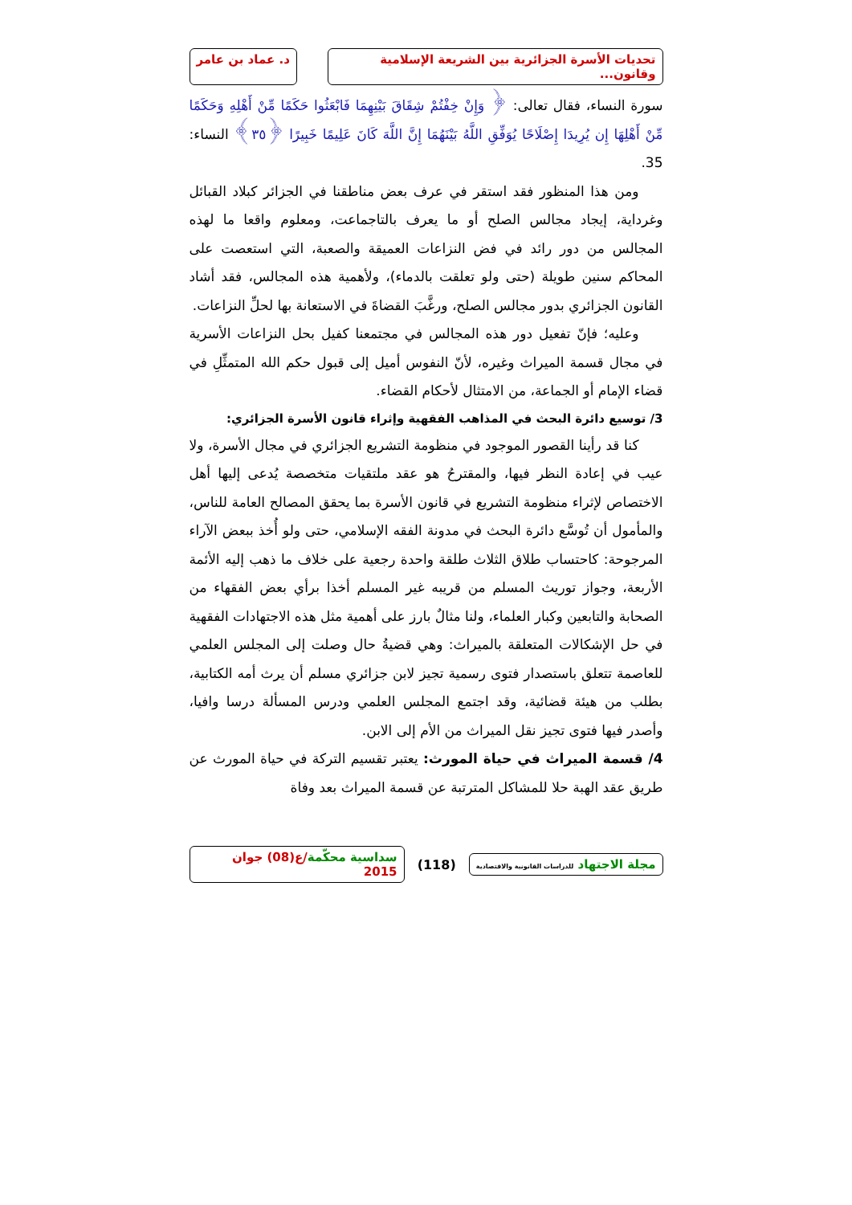تحديات الأسرة الجزائرية بين الشريعة الإسلامية وقانون...
د. عماد بن عامر
سورة النساء، فقال تعالى: ﴿ وَإِنْ خِفْتُمْ شِقَاقَ بَيْنِهِمَا فَابْعَثُوا حَكَمًا مِّنْ أَهْلِهِ وَحَكَمًا مِّنْ أَهْلِهَا إِن يُرِيدَا إِصْلَاحًا يُوَفِّقِ اللَّهُ بَيْنَهُمَا إِنَّ اللَّهَ كَانَ عَلِيمًا خَبِيرًا ﴿٣٥﴾ النساء: 35.
ومن هذا المنظور فقد استقر في عرف بعض مناطقنا في الجزائر كبلاد القبائل وغرداية، إيجاد مجالس الصلح أو ما يعرف بالتاجماعت، ومعلوم واقعا ما لهذه المجالس من دور رائد في فض النزاعات العميقة والصعبة، التي استعصت على المحاكم سنين طويلة (حتى ولو تعلقت بالدماء)، ولأهمية هذه المجالس، فقد أشاد القانون الجزائري بدور مجالس الصلح، ورغَّبَ القضاةَ في الاستعانة بها لحلِّ النزاعات.
وعليه؛ فإنّ تفعيل دور هذه المجالس في مجتمعنا كفيل بحل النزاعات الأسرية في مجال قسمة الميراث وغيره، لأنّ النفوس أميل إلى قبول حكم الله المتمثِّلِ في قضاء الإمام أو الجماعة، من الامتثال لأحكام القضاء.
3/ توسيع دائرة البحث في المذاهب الفقهية وإثراء قانون الأسرة الجزائري:
كنا قد رأينا القصور الموجود في منظومة التشريع الجزائري في مجال الأسرة، ولا عيب في إعادة النظر فيها، والمقترحُ هو عقد ملتقيات متخصصة يُدعى إليها أهل الاختصاص لإثراء منظومة التشريع في قانون الأسرة بما يحقق المصالح العامة للناس، والمأمول أن تُوسَّع دائرة البحث في مدونة الفقه الإسلامي، حتى ولو أُخذ ببعض الآراء المرجوحة: كاحتساب طلاق الثلاث طلقة واحدة رجعية على خلاف ما ذهب إليه الأئمة الأربعة، وجواز توريث المسلم من قريبه غير المسلم أخذا برأي بعض الفقهاء من الصحابة والتابعين وكبار العلماء، ولنا مثالٌ بارز على أهمية مثل هذه الاجتهادات الفقهية في حل الإشكالات المتعلقة بالميراث: وهي قضيةُ حال وصلت إلى المجلس العلمي للعاصمة تتعلق باستصدار فتوى رسمية تجيز لابن جزائري مسلم أن يرث أمه الكتابية، بطلب من هيئة قضائية، وقد اجتمع المجلس العلمي ودرس المسألة درسا وافيا، وأصدر فيها فتوى تجيز نقل الميراث من الأم إلى الابن.
4/ قسمة الميراث في حياة المورث: يعتبر تقسيم التركة في حياة المورث عن طريق عقد الهبة حلا للمشاكل المترتبة عن قسمة الميراث بعد وفاة
مجلة الاجتهاد للدراسات القانونية والاقتصادية
(118)
سداسية محكّمة/ع(08) جوان 2015